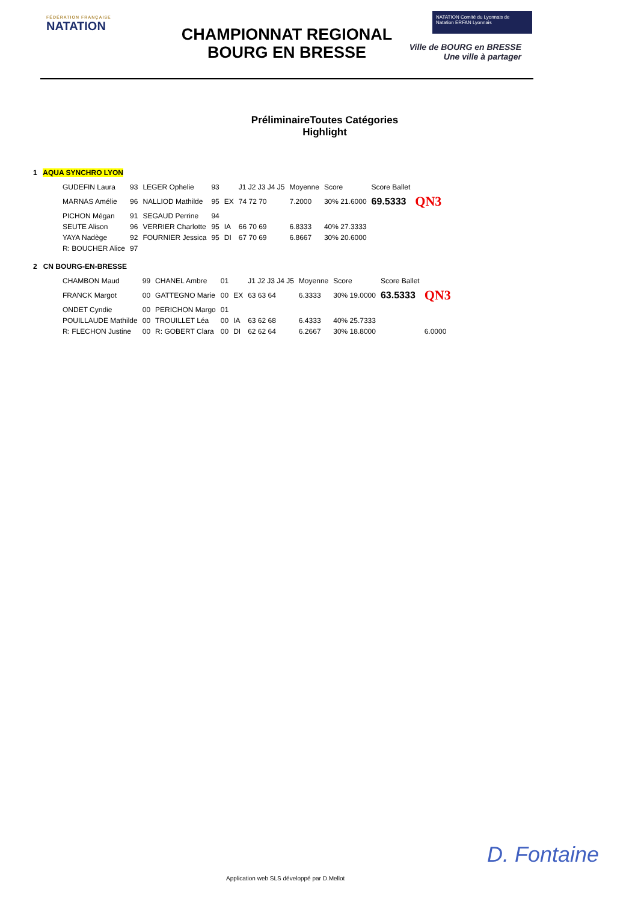FÉDÉRATION FRANÇAISE
NATATION
CHAMPIONNAT REGIONAL
BOURG EN BRESSE
NATATION Comité du Lyonnais de Natation ERFAN Lyonnais
Ville de BOURG en BRESSE
Une ville à partager
PréliminaireToutes Catégories Highlight
1 AQUA SYNCHRO LYON
| GUDEFIN Laura | 93 | LEGER Ophelie | 93 | | J1 J2 J3 J4 J5 | Moyenne | Score | Score Ballet | |
| MARNAS Amélie | 96 | NALLIOD Mathilde | 95 | EX | 74 72 70 | 7.2000 | 30% 21.6000 | 69.5333 | QN3 |
| PICHON Mégan | 91 | SEGAUD Perrine | 94 | | | | | | |
| SEUTE Alison | 96 | VERRIER Charlotte | 95 | IA | 66 70 69 | 6.8333 | 40% 27.3333 | | |
| YAYA Nadège | 92 | FOURNIER Jessica | 95 | DI | 67 70 69 | 6.8667 | 30% 20.6000 | | |
| R: BOUCHER Alice | 97 | | | | | | | | |
2 CN BOURG-EN-BRESSE
| CHAMBON Maud | 99 | CHANEL Ambre | 01 | | J1 J2 J3 J4 J5 | Moyenne | Score | Score Ballet | |
| FRANCK Margot | 00 | GATTEGNO Marie | 00 | EX | 63 63 64 | 6.3333 | 30% 19.0000 | 63.5333 | QN3 |
| ONDET Cyndie | 00 | PERICHON Margo | 01 | | | | | | |
| POUILLAUDE Mathilde | 00 | TROUILLET Léa | 00 | IA | 63 62 68 | 6.4333 | 40% 25.7333 | | |
| R: FLECHON Justine | 00 | R: GOBERT Clara | 00 | DI | 62 62 64 | 6.2667 | 30% 18.8000 | | 6.0000 |
D. Fontaine
Application web SLS développé par D.Mellot